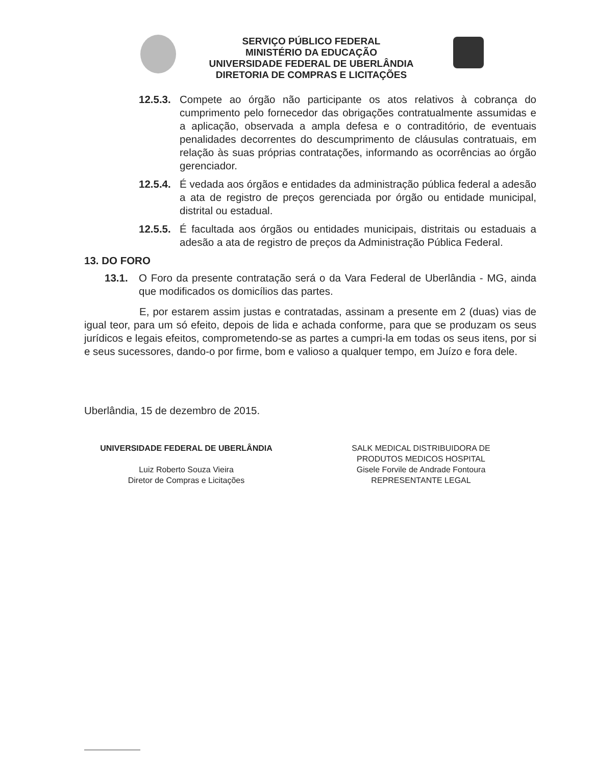SERVIÇO PÚBLICO FEDERAL
MINISTÉRIO DA EDUCAÇÃO
UNIVERSIDADE FEDERAL DE UBERLÂNDIA
DIRETORIA DE COMPRAS E LICITAÇÕES
12.5.3.
Compete ao órgão não participante os atos relativos à cobrança do cumprimento pelo fornecedor das obrigações contratualmente assumidas e a aplicação, observada a ampla defesa e o contraditório, de eventuais penalidades decorrentes do descumprimento de cláusulas contratuais, em relação às suas próprias contratações, informando as ocorrências ao órgão gerenciador.
12.5.4.
É vedada aos órgãos e entidades da administração pública federal a adesão a ata de registro de preços gerenciada por órgão ou entidade municipal, distrital ou estadual.
12.5.5.
É facultada aos órgãos ou entidades municipais, distritais ou estaduais a adesão a ata de registro de preços da Administração Pública Federal.
13. DO FORO
13.1. O Foro da presente contratação será o da Vara Federal de Uberlândia - MG, ainda que modificados os domicílios das partes.
E, por estarem assim justas e contratadas, assinam a presente em 2 (duas) vias de igual teor, para um só efeito, depois de lida e achada conforme, para que se produzam os seus jurídicos e legais efeitos, comprometendo-se as partes a cumpri-la em todas os seus itens, por si e seus sucessores, dando-o por firme, bom e valioso a qualquer tempo, em Juízo e fora dele.
Uberlândia, 15 de dezembro de 2015.
UNIVERSIDADE FEDERAL DE UBERLÂNDIA
Luiz Roberto Souza Vieira
Diretor de Compras e Licitações
SALK MEDICAL DISTRIBUIDORA DE
PRODUTOS MEDICOS HOSPITAL
Gisele Forvile de Andrade Fontoura
REPRESENTANTE LEGAL